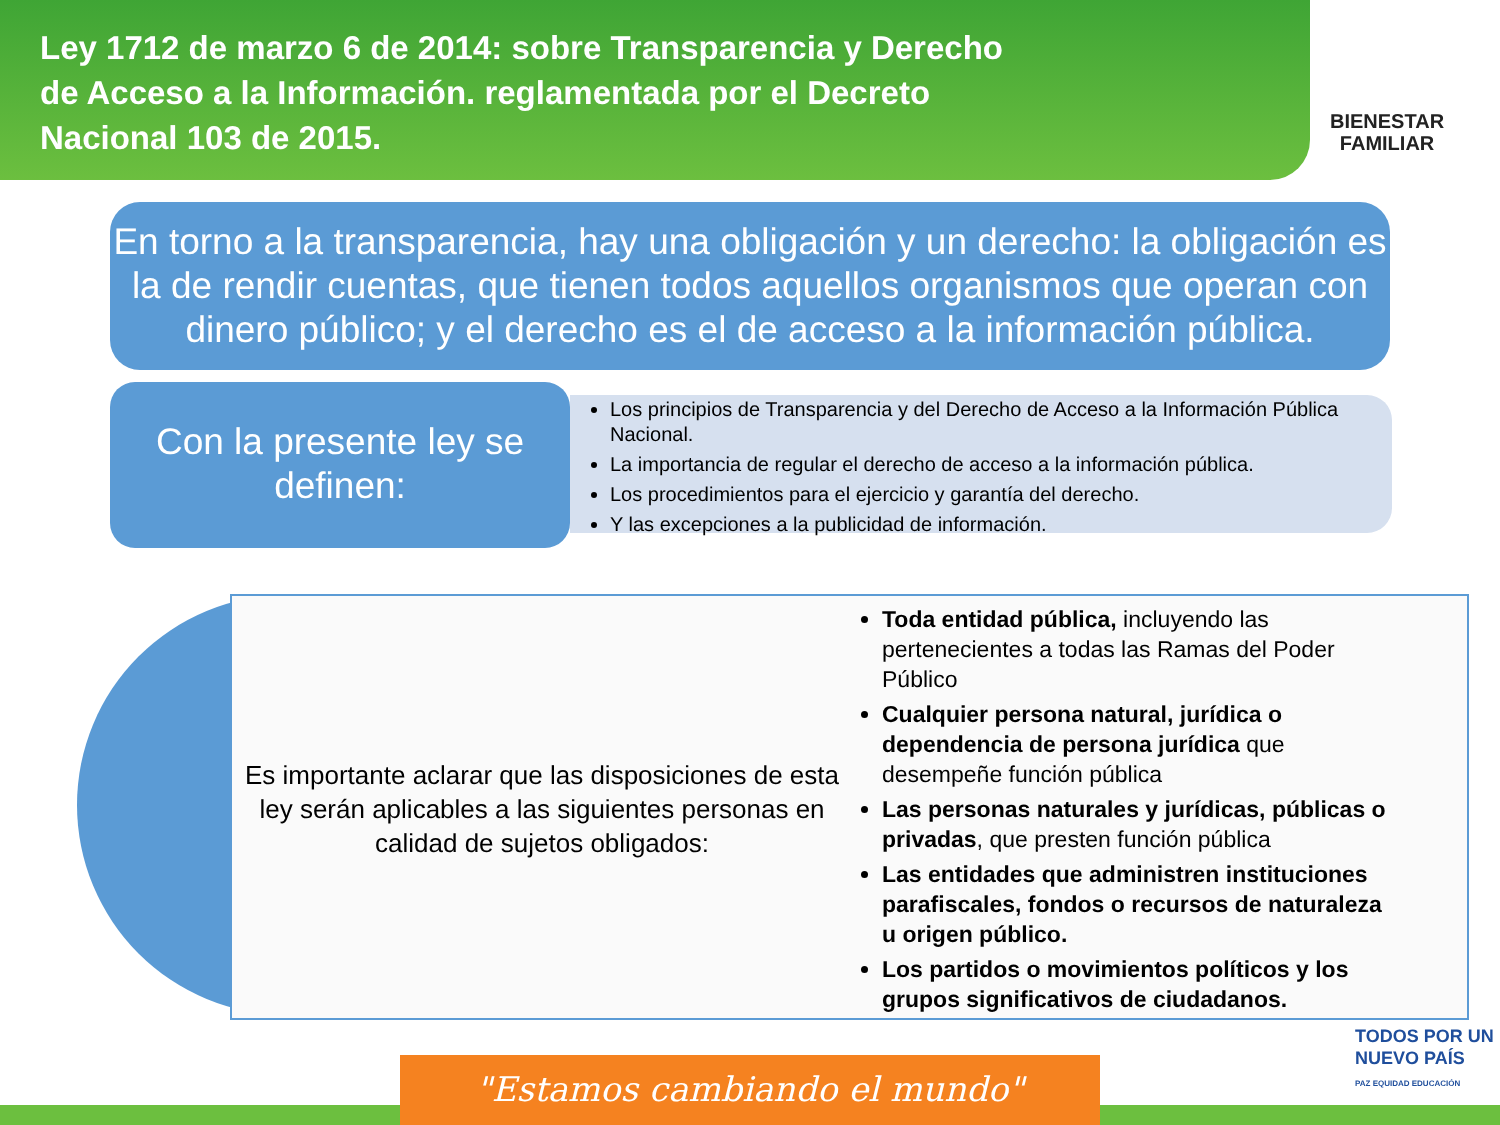Ley 1712 de marzo 6 de 2014: sobre Transparencia y Derecho de Acceso a la Información. reglamentada por el Decreto Nacional 103 de 2015.
BIENESTAR
FAMILIAR
En torno a la transparencia, hay una obligación y un derecho: la obligación es la de rendir cuentas, que tienen todos aquellos organismos que operan con dinero público; y el derecho es el de acceso a la información pública.
Los principios de Transparencia y del Derecho de Acceso a la Información Pública Nacional.
La importancia de regular el derecho de acceso a la información pública.
Los procedimientos para el ejercicio y garantía del derecho.
Y las excepciones a la publicidad de información.
Con la presente ley se definen:
Es importante aclarar que las disposiciones de esta ley serán aplicables a las siguientes personas en calidad de sujetos obligados:
Toda entidad pública, incluyendo las pertenecientes a todas las Ramas del Poder Público
Cualquier persona natural, jurídica o dependencia de persona jurídica que desempeñe función pública
Las personas naturales y jurídicas, públicas o privadas, que presten función pública
Las entidades que administren instituciones parafiscales, fondos o recursos de naturaleza u origen público.
Los partidos o movimientos políticos y los grupos significativos de ciudadanos.
"Estamos cambiando el mundo"
TODOS POR UN
NUEVO PAÍS
PAZ EQUIDAD EDUCACIÓN